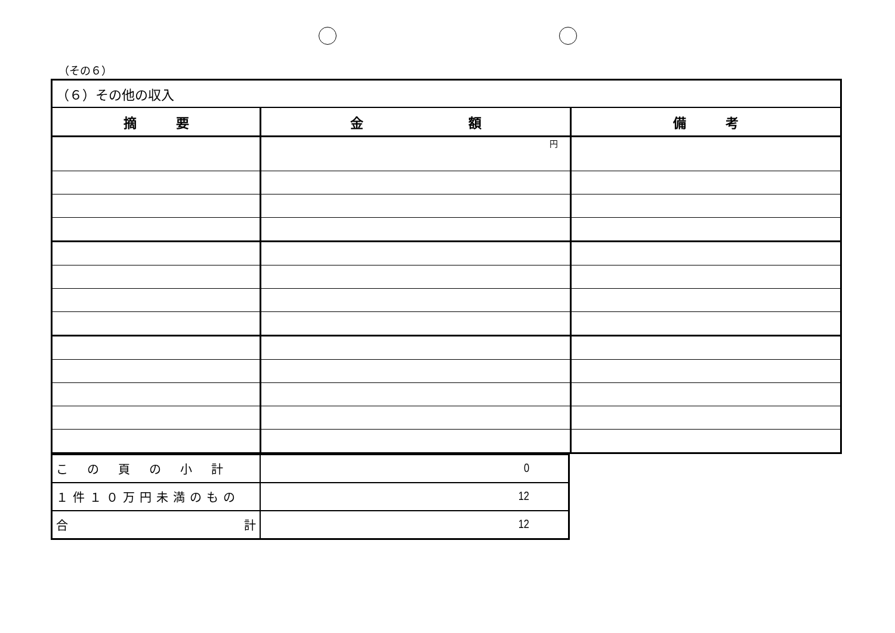（その６）
| （６）その他の収入 | | |
| 摘 要 | 金 額 | 備 考 |
| | 円 | |
| この頁の小計 | 0 |
| １件１０万円未満のもの | 12 |
| 合 計 | 12 |